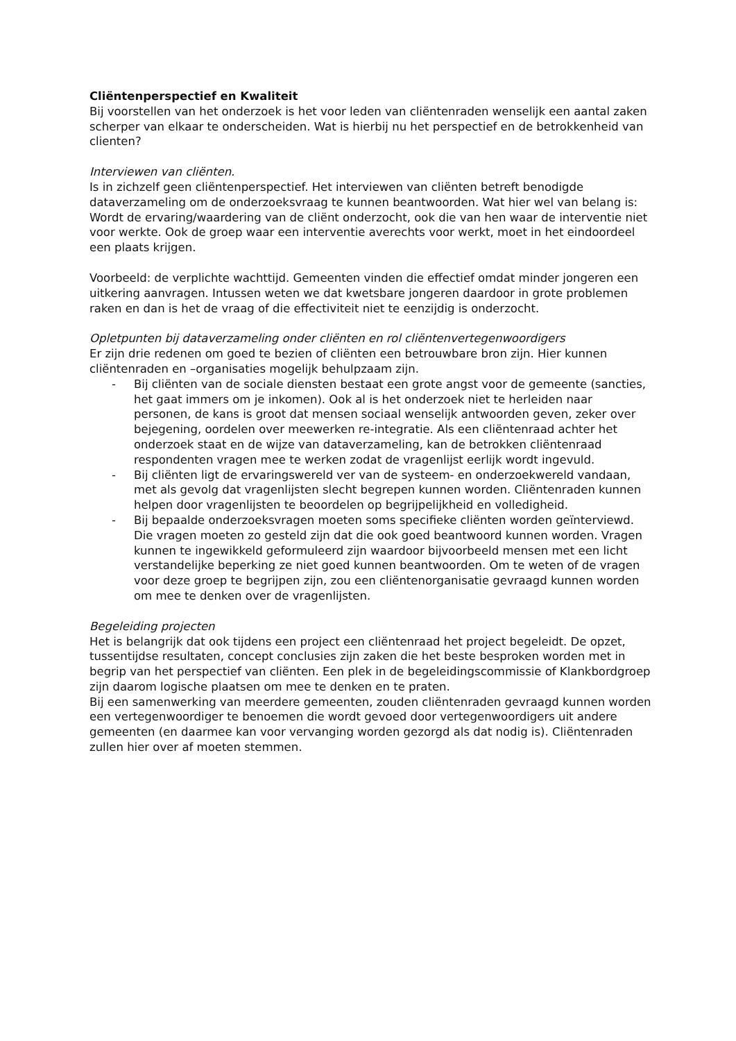Cliëntenperspectief en Kwaliteit
Bij voorstellen van het onderzoek is het voor leden van cliëntenraden wenselijk een aantal zaken scherper van elkaar te onderscheiden. Wat is hierbij nu het perspectief en de betrokkenheid van clienten?
Interviewen van cliënten.
Is in zichzelf geen cliëntenperspectief. Het interviewen van cliënten betreft benodigde dataverzameling om de onderzoeksvraag te kunnen beantwoorden. Wat hier wel van belang is: Wordt de ervaring/waardering van de cliënt onderzocht, ook die van hen waar de interventie niet voor werkte. Ook de groep waar een interventie averechts voor werkt, moet in het eindoordeel een plaats krijgen.
Voorbeeld: de verplichte wachttijd. Gemeenten vinden die effectief omdat minder jongeren een uitkering aanvragen. Intussen weten we dat kwetsbare jongeren daardoor in grote problemen raken en dan is het de vraag of die effectiviteit niet te eenzijdig is onderzocht.
Opletpunten bij dataverzameling onder cliënten en rol cliëntenvertegenwoordigers
Er zijn drie redenen om goed te bezien of cliënten een betrouwbare bron zijn. Hier kunnen cliëntenraden en –organisaties mogelijk behulpzaam zijn.
- Bij cliënten van de sociale diensten bestaat een grote angst voor de gemeente (sancties, het gaat immers om je inkomen). Ook al is het onderzoek niet te herleiden naar personen, de kans is groot dat mensen sociaal wenselijk antwoorden geven, zeker over bejegening, oordelen over meewerken re-integratie. Als een cliëntenraad achter het onderzoek staat en de wijze van dataverzameling, kan de betrokken cliëntenraad respondenten vragen mee te werken zodat de vragenlijst eerlijk wordt ingevuld.
- Bij cliënten ligt de ervaringswereld ver van de systeem- en onderzoekwereld vandaan, met als gevolg dat vragenlijsten slecht begrepen kunnen worden. Cliëntenraden kunnen helpen door vragenlijsten te beoordelen op begrijpelijkheid en volledigheid.
- Bij bepaalde onderzoeksvragen moeten soms specifieke cliënten worden geïnterviewd. Die vragen moeten zo gesteld zijn dat die ook goed beantwoord kunnen worden. Vragen kunnen te ingewikkeld geformuleerd zijn waardoor bijvoorbeeld mensen met een licht verstandelijke beperking ze niet goed kunnen beantwoorden. Om te weten of de vragen voor deze groep te begrijpen zijn, zou een cliëntenorganisatie gevraagd kunnen worden om mee te denken over de vragenlijsten.
Begeleiding projecten
Het is belangrijk dat ook tijdens een project een cliëntenraad het project begeleidt. De opzet, tussentijdse resultaten, concept conclusies zijn zaken die het beste besproken worden met in begrip van het perspectief van cliënten. Een plek in de begeleidingscommissie of Klankbordgroep zijn daarom logische plaatsen om mee te denken en te praten.
Bij een samenwerking van meerdere gemeenten, zouden cliëntenraden gevraagd kunnen worden een vertegenwoordiger te benoemen die wordt gevoed door vertegenwoordigers uit andere gemeenten (en daarmee kan voor vervanging worden gezorgd als dat nodig is). Cliëntenraden zullen hier over af moeten stemmen.